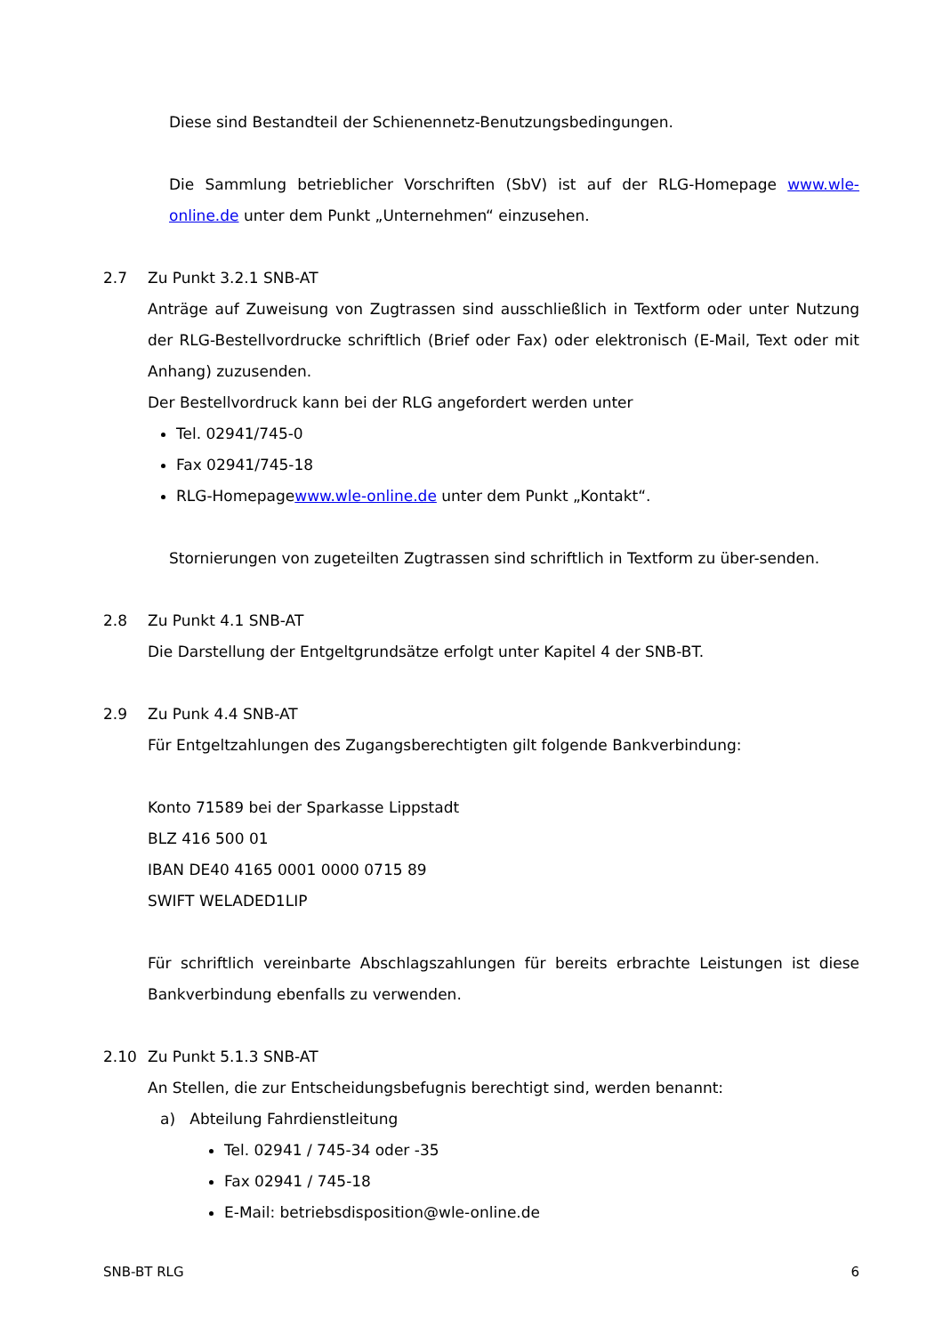Diese sind Bestandteil der Schienennetz-Benutzungsbedingungen.
Die Sammlung betrieblicher Vorschriften (SbV) ist auf der RLG-Homepage www.wle-online.de unter dem Punkt „Unternehmen“ einzusehen.
2.7 Zu Punkt 3.2.1 SNB-AT
Anträge auf Zuweisung von Zugtrassen sind ausschließlich in Textform oder unter Nutzung der RLG-Bestellvordrucke schriftlich (Brief oder Fax) oder elektronisch (E-Mail, Text oder mit Anhang) zuzusenden.
Der Bestellvordruck kann bei der RLG angefordert werden unter
Tel. 02941/745-0
Fax 02941/745-18
RLG-Homepagewww.wle-online.de unter dem Punkt „Kontakt“.
Stornierungen von zugeteilten Zugtrassen sind schriftlich in Textform zu über-senden.
2.8 Zu Punkt 4.1 SNB-AT
Die Darstellung der Entgeltgrundsätze erfolgt unter Kapitel 4 der SNB-BT.
2.9 Zu Punk 4.4 SNB-AT
Für Entgeltzahlungen des Zugangsberechtigten gilt folgende Bankverbindung:
Konto 71589 bei der Sparkasse Lippstadt
BLZ 416 500 01
IBAN DE40 4165 0001 0000 0715 89
SWIFT WELADED1LIP
Für schriftlich vereinbarte Abschlagszahlungen für bereits erbrachte Leistungen ist diese Bankverbindung ebenfalls zu verwenden.
2.10 Zu Punkt 5.1.3 SNB-AT
An Stellen, die zur Entscheidungsbefugnis berechtigt sind, werden benannt:
a) Abteilung Fahrdienstleitung
Tel. 02941 / 745-34 oder -35
Fax 02941 / 745-18
E-Mail: betriebsdisposition@wle-online.de
SNB-BT RLG 6